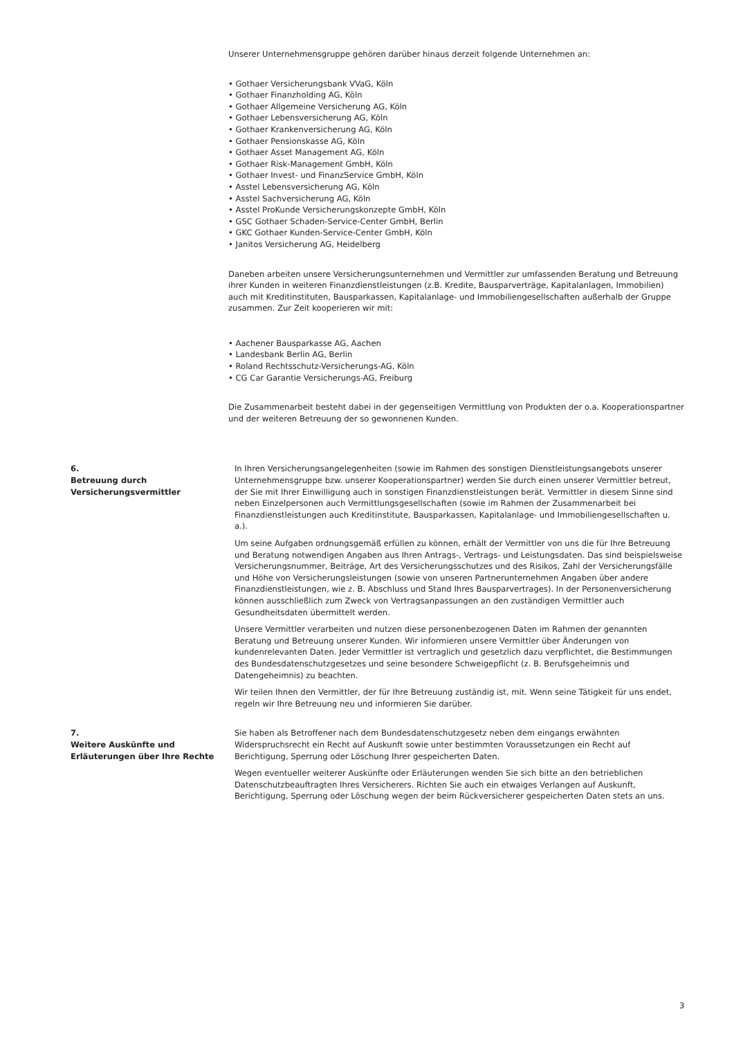Unserer Unternehmensgruppe gehören darüber hinaus derzeit folgende Unternehmen an:
• Gothaer Versicherungsbank VVaG, Köln
• Gothaer Finanzholding AG, Köln
• Gothaer Allgemeine Versicherung AG, Köln
• Gothaer Lebensversicherung AG, Köln
• Gothaer Krankenversicherung AG, Köln
• Gothaer Pensionskasse AG, Köln
• Gothaer Asset Management AG, Köln
• Gothaer Risk-Management GmbH, Köln
• Gothaer Invest- und FinanzService GmbH, Köln
• Asstel Lebensversicherung AG, Köln
• Asstel Sachversicherung AG, Köln
• Asstel ProKunde Versicherungskonzepte GmbH, Köln
• GSC Gothaer Schaden-Service-Center GmbH, Berlin
• GKC Gothaer Kunden-Service-Center GmbH, Köln
• Janitos Versicherung AG, Heidelberg
Daneben arbeiten unsere Versicherungsunternehmen und Vermittler zur umfassenden Beratung und Betreuung ihrer Kunden in weiteren Finanzdienstleistungen (z.B. Kredite, Bausparverträge, Kapitalanlagen, Immobilien) auch mit Kreditinstituten, Bausparkassen, Kapitalanlage- und Immobiliengesellschaften außerhalb der Gruppe zusammen. Zur Zeit kooperieren wir mit:
• Aachener Bausparkasse AG, Aachen
• Landesbank Berlin AG, Berlin
• Roland Rechtsschutz-Versicherungs-AG, Köln
• CG Car Garantie Versicherungs-AG, Freiburg
Die Zusammenarbeit besteht dabei in der gegenseitigen Vermittlung von Produkten der o.a. Kooperationspartner und der weiteren Betreuung der so gewonnenen Kunden.
6.
Betreuung durch Versicherungsvermittler
In Ihren Versicherungsangelegenheiten (sowie im Rahmen des sonstigen Dienstleistungsangebots unserer Unternehmensgruppe bzw. unserer Kooperationspartner) werden Sie durch einen unserer Vermittler betreut, der Sie mit Ihrer Einwilligung auch in sonstigen Finanzdienstleistungen berät. Vermittler in diesem Sinne sind neben Einzelpersonen auch Vermittlungsgesellschaften (sowie im Rahmen der Zusammenarbeit bei Finanzdienstleistungen auch Kreditinstitute, Bausparkassen, Kapitalanlage- und Immobiliengesellschaften u. a.).
Um seine Aufgaben ordnungsgemäß erfüllen zu können, erhält der Vermittler von uns die für Ihre Betreuung und Beratung notwendigen Angaben aus Ihren Antrags-, Vertrags- und Leistungsdaten. Das sind beispielsweise Versicherungsnummer, Beiträge, Art des Versicherungsschutzes und des Risikos, Zahl der Versicherungsfälle und Höhe von Versicherungsleistungen (sowie von unseren Partnerunternehmen Angaben über andere Finanzdienstleistungen, wie z. B. Abschluss und Stand Ihres Bausparvertrages). In der Personenversicherung können ausschließlich zum Zweck von Vertragsanpassungen an den zuständigen Vermittler auch Gesundheitsdaten übermittelt werden.
Unsere Vermittler verarbeiten und nutzen diese personenbezogenen Daten im Rahmen der genannten Beratung und Betreuung unserer Kunden. Wir informieren unsere Vermittler über Änderungen von kundenrelevanten Daten. Jeder Vermittler ist vertraglich und gesetzlich dazu verpflichtet, die Bestimmungen des Bundesdatenschutzgesetzes und seine besondere Schweigepflicht (z. B. Berufsgeheimnis und Datengeheimnis) zu beachten.
Wir teilen Ihnen den Vermittler, der für Ihre Betreuung zuständig ist, mit. Wenn seine Tätigkeit für uns endet, regeln wir Ihre Betreuung neu und informieren Sie darüber.
7.
Weitere Auskünfte und Erläuterungen über Ihre Rechte
Sie haben als Betroffener nach dem Bundesdatenschutzgesetz neben dem eingangs erwähnten Widerspruchsrecht ein Recht auf Auskunft sowie unter bestimmten Voraussetzungen ein Recht auf Berichtigung, Sperrung oder Löschung Ihrer gespeicherten Daten.
Wegen eventueller weiterer Auskünfte oder Erläuterungen wenden Sie sich bitte an den betrieblichen Datenschutzbeauftragten Ihres Versicherers. Richten Sie auch ein etwaiges Verlangen auf Auskunft, Berichtigung, Sperrung oder Löschung wegen der beim Rückversicherer gespeicherten Daten stets an uns.
3